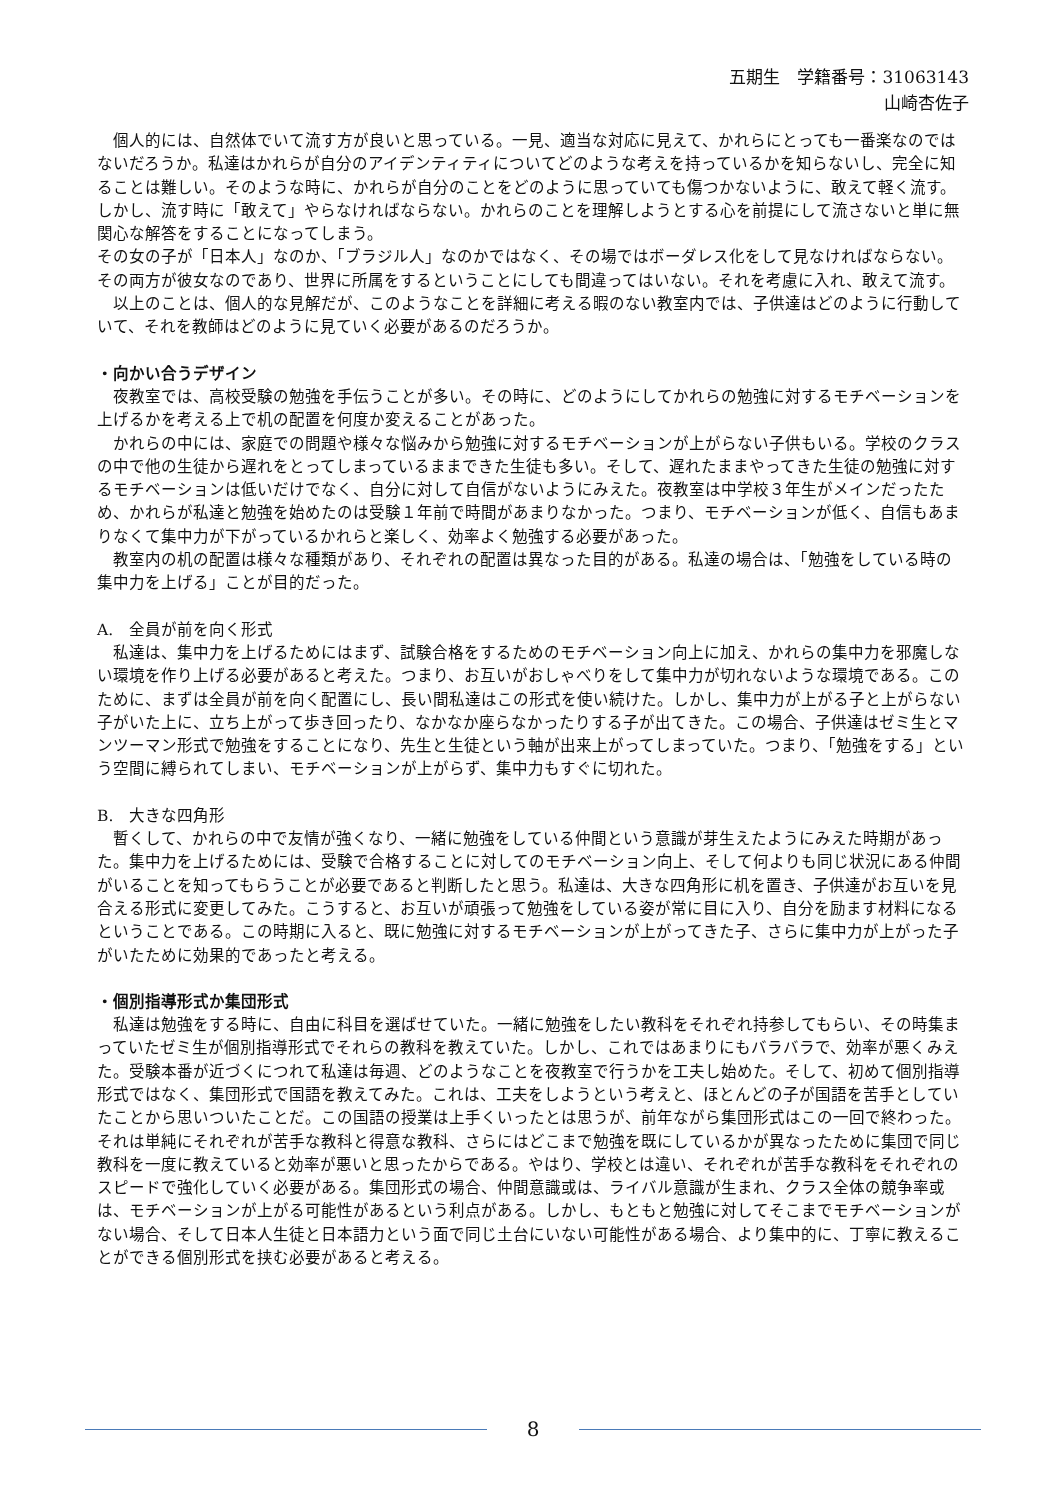五期生　学籍番号：31063143
山崎杏佐子
　個人的には、自然体でいて流す方が良いと思っている。一見、適当な対応に見えて、かれらにとっても一番楽なのではないだろうか。私達はかれらが自分のアイデンティティについてどのような考えを持っているかを知らないし、完全に知ることは難しい。そのような時に、かれらが自分のことをどのように思っていても傷つかないように、敢えて軽く流す。しかし、流す時に「敢えて」やらなければならない。かれらのことを理解しようとする心を前提にして流さないと単に無関心な解答をすることになってしまう。
その女の子が「日本人」なのか、「ブラジル人」なのかではなく、その場ではボーダレス化をして見なければならない。その両方が彼女なのであり、世界に所属をするということにしても間違ってはいない。それを考慮に入れ、敢えて流す。
　以上のことは、個人的な見解だが、このようなことを詳細に考える暇のない教室内では、子供達はどのように行動していて、それを教師はどのように見ていく必要があるのだろうか。
・向かい合うデザイン
　夜教室では、高校受験の勉強を手伝うことが多い。その時に、どのようにしてかれらの勉強に対するモチベーションを上げるかを考える上で机の配置を何度か変えることがあった。
　かれらの中には、家庭での問題や様々な悩みから勉強に対するモチベーションが上がらない子供もいる。学校のクラスの中で他の生徒から遅れをとってしまっているままできた生徒も多い。そして、遅れたままやってきた生徒の勉強に対するモチベーションは低いだけでなく、自分に対して自信がないようにみえた。夜教室は中学校３年生がメインだったため、かれらが私達と勉強を始めたのは受験１年前で時間があまりなかった。つまり、モチベーションが低く、自信もあまりなくて集中力が下がっているかれらと楽しく、効率よく勉強する必要があった。
　教室内の机の配置は様々な種類があり、それぞれの配置は異なった目的がある。私達の場合は、「勉強をしている時の集中力を上げる」ことが目的だった。
A.　全員が前を向く形式
　私達は、集中力を上げるためにはまず、試験合格をするためのモチベーション向上に加え、かれらの集中力を邪魔しない環境を作り上げる必要があると考えた。つまり、お互いがおしゃべりをして集中力が切れないような環境である。このために、まずは全員が前を向く配置にし、長い間私達はこの形式を使い続けた。しかし、集中力が上がる子と上がらない子がいた上に、立ち上がって歩き回ったり、なかなか座らなかったりする子が出てきた。この場合、子供達はゼミ生とマンツーマン形式で勉強をすることになり、先生と生徒という軸が出来上がってしまっていた。つまり、「勉強をする」という空間に縛られてしまい、モチベーションが上がらず、集中力もすぐに切れた。
B.　大きな四角形
　暫くして、かれらの中で友情が強くなり、一緒に勉強をしている仲間という意識が芽生えたようにみえた時期があった。集中力を上げるためには、受験で合格することに対してのモチベーション向上、そして何よりも同じ状況にある仲間がいることを知ってもらうことが必要であると判断したと思う。私達は、大きな四角形に机を置き、子供達がお互いを見合える形式に変更してみた。こうすると、お互いが頑張って勉強をしている姿が常に目に入り、自分を励ます材料になるということである。この時期に入ると、既に勉強に対するモチベーションが上がってきた子、さらに集中力が上がった子がいたために効果的であったと考える。
・個別指導形式か集団形式
　私達は勉強をする時に、自由に科目を選ばせていた。一緒に勉強をしたい教科をそれぞれ持参してもらい、その時集まっていたゼミ生が個別指導形式でそれらの教科を教えていた。しかし、これではあまりにもバラバラで、効率が悪くみえた。受験本番が近づくにつれて私達は毎週、どのようなことを夜教室で行うかを工夫し始めた。そして、初めて個別指導形式ではなく、集団形式で国語を教えてみた。これは、工夫をしようという考えと、ほとんどの子が国語を苦手としていたことから思いついたことだ。この国語の授業は上手くいったとは思うが、前年ながら集団形式はこの一回で終わった。それは単純にそれぞれが苦手な教科と得意な教科、さらにはどこまで勉強を既にしているかが異なったために集団で同じ教科を一度に教えていると効率が悪いと思ったからである。やはり、学校とは違い、それぞれが苦手な教科をそれぞれのスピードで強化していく必要がある。集団形式の場合、仲間意識或は、ライバル意識が生まれ、クラス全体の競争率或は、モチベーションが上がる可能性があるという利点がある。しかし、もともと勉強に対してそこまでモチベーションがない場合、そして日本人生徒と日本語力という面で同じ土台にいない可能性がある場合、より集中的に、丁寧に教えることができる個別形式を挟む必要があると考える。
8